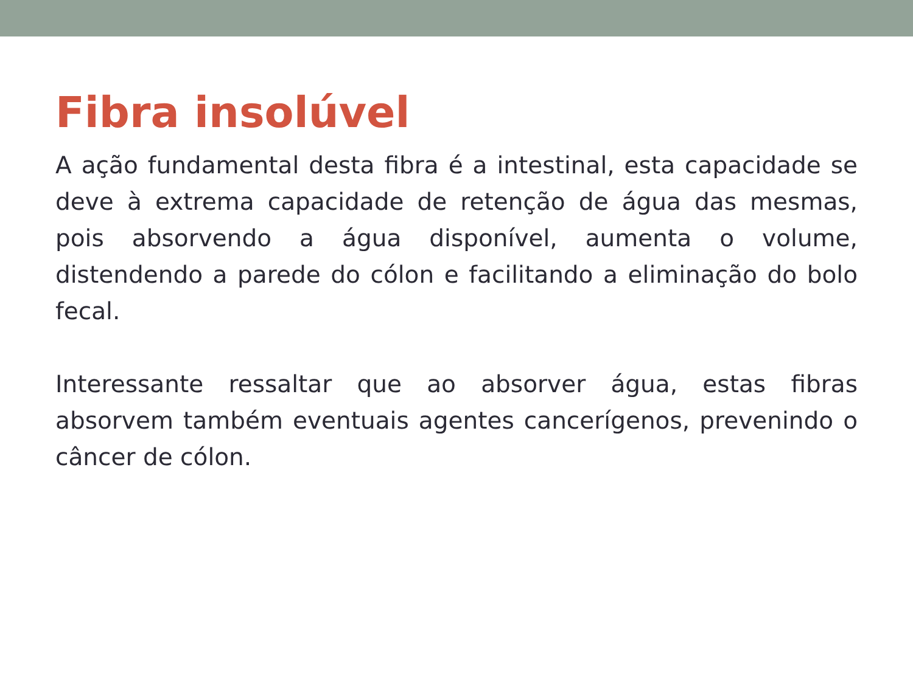Fibra insolúvel
A ação fundamental desta fibra é a intestinal, esta capacidade se deve à extrema capacidade de retenção de água das mesmas, pois absorvendo a água disponível, aumenta o volume, distendendo a parede do cólon e facilitando a eliminação do bolo fecal.
Interessante ressaltar que ao absorver água, estas fibras absorvem também eventuais agentes cancerígenos, prevenindo o câncer de cólon.